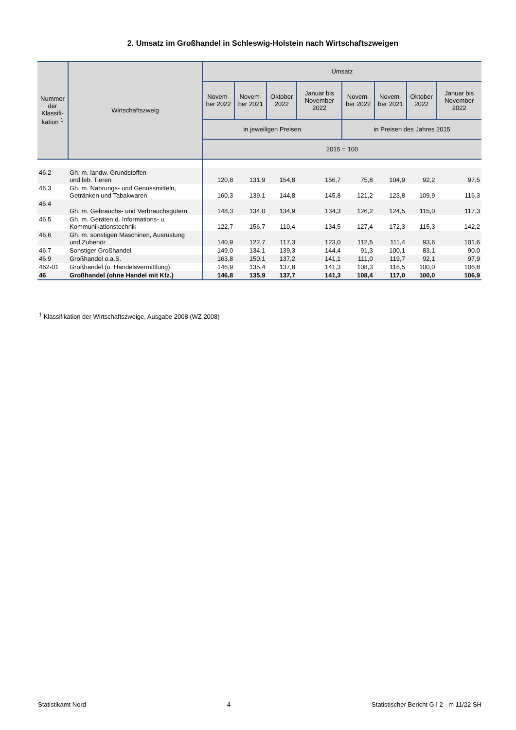2. Umsatz im Großhandel in Schleswig-Holstein nach Wirtschaftszweigen
| Nummer der Klassifi-kation <sup>1</sup> | Wirtschaftszweig | Umsatz | | | | | | | |
| --- | --- | --- | --- | --- | --- | --- | --- | --- | --- |
| | | Novem-ber 2022 | Novem-ber 2021 | Oktober 2022 | Januar bis November 2022 | Novem-ber 2022 | Novem-ber 2021 | Oktober 2022 | Januar bis November 2022 |
| | | in jeweiligen Preisen | | | | in Preisen des Jahres 2015 | | | |
| | | 2015 = 100 | | | | | | | |
| 46.2 | Gh. m. landw. Grundstoffen und leb. Tieren | 120,8 | 131,9 | 154,8 | 156,7 | 75,8 | 104,9 | 92,2 | 97,5 |
| 46.3 | Gh. m. Nahrungs- und Genussmitteln, Getränken und Tabakwaren | 160,3 | 139,1 | 144,8 | 145,8 | 121,2 | 123,8 | 109,9 | 116,3 |
| 46.4 | Gh. m. Gebrauchs- und Verbrauchsgütern | 148,3 | 134,0 | 134,9 | 134,3 | 126,2 | 124,5 | 115,0 | 117,3 |
| 46.5 | Gh. m. Geräten d. Informations- u. Kommunikationstechnik | 122,7 | 156,7 | 110,4 | 134,5 | 127,4 | 172,3 | 115,3 | 142,2 |
| 46.6 | Gh. m. sonstigen Maschinen, Ausrüstung und Zubehör | 140,9 | 122,7 | 117,3 | 123,0 | 112,5 | 111,4 | 93,6 | 101,6 |
| 46.7 | Sonstiger Großhandel | 149,0 | 134,1 | 139,3 | 144,4 | 91,3 | 100,1 | 83,1 | 90,0 |
| 46.9 | Großhandel o.a.S. | 163,8 | 150,1 | 137,2 | 141,1 | 111,0 | 119,7 | 92,1 | 97,9 |
| 462-01 | Großhandel (o. Handelsvermittlung) | 146,9 | 135,4 | 137,8 | 141,3 | 108,3 | 116,5 | 100,0 | 106,8 |
| 46 | Großhandel (ohne Handel mit Kfz.) | 146,8 | 135,9 | 137,7 | 141,3 | 108,4 | 117,0 | 100,0 | 106,9 |
<sup>1</sup> Klassifikation der Wirtschaftszweige, Ausgabe 2008 (WZ 2008)
Statistikamt Nord 4 Statistischer Bericht G I 2 - m 11/22 SH